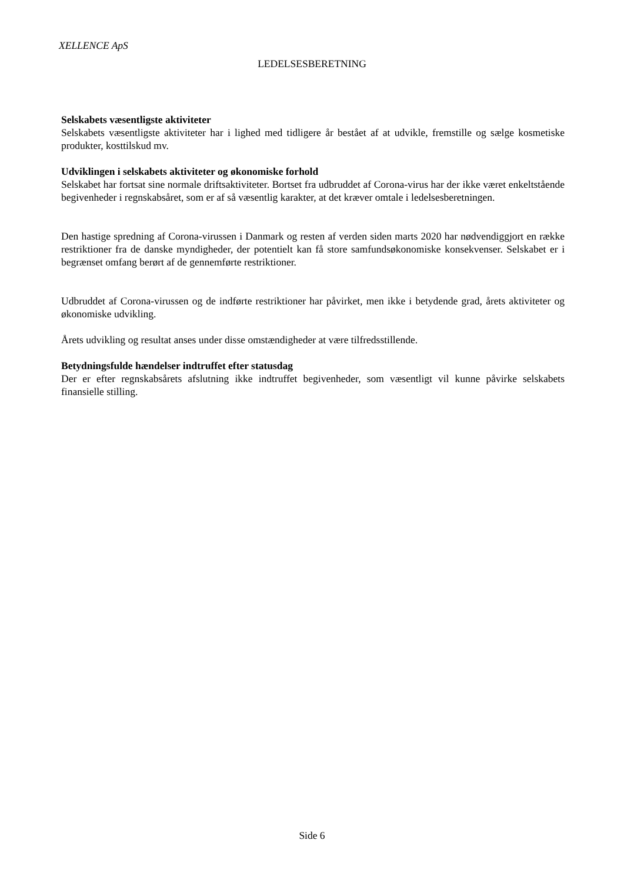XELLENCE ApS
LEDELSESBERETNING
Selskabets væsentligste aktiviteter
Selskabets væsentligste aktiviteter har i lighed med tidligere år bestået af at udvikle, fremstille og sælge kosmetiske produkter, kosttilskud mv.
Udviklingen i selskabets aktiviteter og økonomiske forhold
Selskabet har fortsat sine normale driftsaktiviteter. Bortset fra udbruddet af Corona-virus har der ikke været enkeltstående begivenheder i regnskabsåret, som er af så væsentlig karakter, at det kræver omtale i ledelsesberetningen.
Den hastige spredning af Corona-virussen i Danmark og resten af verden siden marts 2020 har nødvendiggjort en række restriktioner fra de danske myndigheder, der potentielt kan få store samfundsøkonomiske konsekvenser. Selskabet er i begrænset omfang berørt af de gennemførte restriktioner.
Udbruddet af Corona-virussen og de indførte restriktioner har påvirket, men ikke i betydende grad, årets aktiviteter og økonomiske udvikling.
Årets udvikling og resultat anses under disse omstændigheder at være tilfredsstillende.
Betydningsfulde hændelser indtruffet efter statusdag
Der er efter regnskabsårets afslutning ikke indtruffet begivenheder, som væsentligt vil kunne påvirke selskabets finansielle stilling.
Side 6